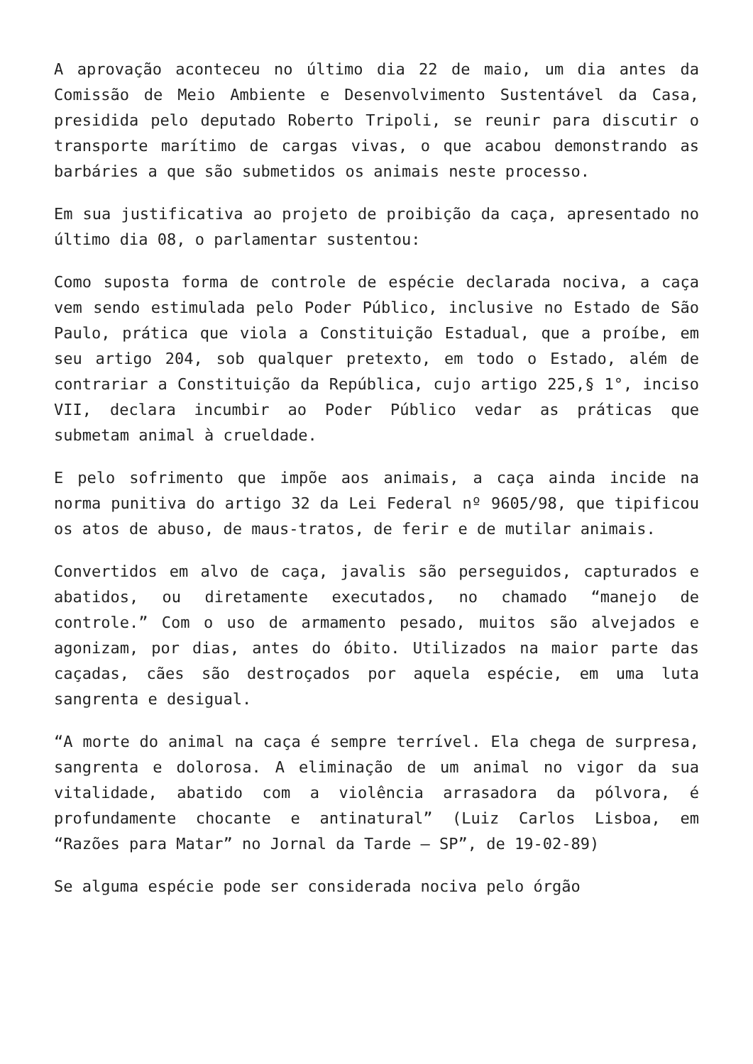A aprovação aconteceu no último dia 22 de maio, um dia antes da Comissão de Meio Ambiente e Desenvolvimento Sustentável da Casa, presidida pelo deputado Roberto Tripoli, se reunir para discutir o transporte marítimo de cargas vivas, o que acabou demonstrando as barbáries a que são submetidos os animais neste processo.
Em sua justificativa ao projeto de proibição da caça, apresentado no último dia 08, o parlamentar sustentou:
Como suposta forma de controle de espécie declarada nociva, a caça vem sendo estimulada pelo Poder Público, inclusive no Estado de São Paulo, prática que viola a Constituição Estadual, que a proíbe, em seu artigo 204, sob qualquer pretexto, em todo o Estado, além de contrariar a Constituição da República, cujo artigo 225,§ 1°, inciso VII, declara incumbir ao Poder Público vedar as práticas que submetam animal à crueldade.
E pelo sofrimento que impõe aos animais, a caça ainda incide na norma punitiva do artigo 32 da Lei Federal nº 9605/98, que tipificou os atos de abuso, de maus-tratos, de ferir e de mutilar animais.
Convertidos em alvo de caça, javalis são perseguidos, capturados e abatidos, ou diretamente executados, no chamado “manejo de controle.” Com o uso de armamento pesado, muitos são alvejados e agonizam, por dias, antes do óbito. Utilizados na maior parte das caçadas, cães são destroçados por aquela espécie, em uma luta sangrenta e desigual.
“A morte do animal na caça é sempre terrível. Ela chega de surpresa, sangrenta e dolorosa. A eliminação de um animal no vigor da sua vitalidade, abatido com a violência arrasadora da pólvora, é profundamente chocante e antinatural” (Luiz Carlos Lisboa, em “Razões para Matar” no Jornal da Tarde – SP”, de 19-02-89)
Se alguma espécie pode ser considerada nociva pelo órgão